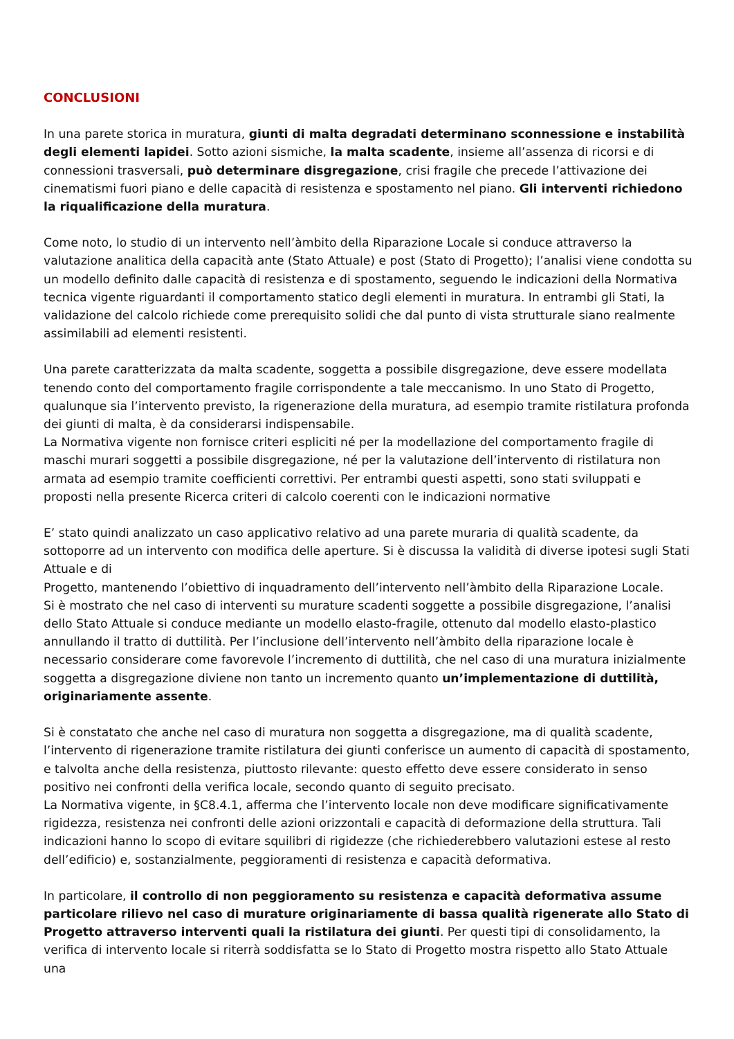CONCLUSIONI
In una parete storica in muratura, giunti di malta degradati determinano sconnessione e instabilità degli elementi lapidei. Sotto azioni sismiche, la malta scadente, insieme all’assenza di ricorsi e di connessioni trasversali, può determinare disgregazione, crisi fragile che precede l’attivazione dei cinematismi fuori piano e delle capacità di resistenza e spostamento nel piano. Gli interventi richiedono la riqualificazione della muratura.
Come noto, lo studio di un intervento nell’àmbito della Riparazione Locale si conduce attraverso la valutazione analitica della capacità ante (Stato Attuale) e post (Stato di Progetto); l’analisi viene condotta su un modello definito dalle capacità di resistenza e di spostamento, seguendo le indicazioni della Normativa tecnica vigente riguardanti il comportamento statico degli elementi in muratura. In entrambi gli Stati, la validazione del calcolo richiede come prerequisito solidi che dal punto di vista strutturale siano realmente assimilabili ad elementi resistenti.
Una parete caratterizzata da malta scadente, soggetta a possibile disgregazione, deve essere modellata tenendo conto del comportamento fragile corrispondente a tale meccanismo. In uno Stato di Progetto, qualunque sia l’intervento previsto, la rigenerazione della muratura, ad esempio tramite ristilatura profonda dei giunti di malta, è da considerarsi indispensabile.
La Normativa vigente non fornisce criteri espliciti né per la modellazione del comportamento fragile di maschi murari soggetti a possibile disgregazione, né per la valutazione dell’intervento di ristilatura non armata ad esempio tramite coefficienti correttivi. Per entrambi questi aspetti, sono stati sviluppati e proposti nella presente Ricerca criteri di calcolo coerenti con le indicazioni normative
E’ stato quindi analizzato un caso applicativo relativo ad una parete muraria di qualità scadente, da sottoporre ad un intervento con modifica delle aperture. Si è discussa la validità di diverse ipotesi sugli Stati Attuale e di
Progetto, mantenendo l’obiettivo di inquadramento dell’intervento nell’àmbito della Riparazione Locale.
Si è mostrato che nel caso di interventi su murature scadenti soggette a possibile disgregazione, l’analisi dello Stato Attuale si conduce mediante un modello elasto-fragile, ottenuto dal modello elasto-plastico annullando il tratto di duttilità. Per l’inclusione dell’intervento nell’àmbito della riparazione locale è necessario considerare come favorevole l’incremento di duttilità, che nel caso di una muratura inizialmente soggetta a disgregazione diviene non tanto un incremento quanto un’implementazione di duttilità, originariamente assente.
Si è constatato che anche nel caso di muratura non soggetta a disgregazione, ma di qualità scadente, l’intervento di rigenerazione tramite ristilatura dei giunti conferisce un aumento di capacità di spostamento, e talvolta anche della resistenza, piuttosto rilevante: questo effetto deve essere considerato in senso positivo nei confronti della verifica locale, secondo quanto di seguito precisato.
La Normativa vigente, in §C8.4.1, afferma che l’intervento locale non deve modificare significativamente rigidezza, resistenza nei confronti delle azioni orizzontali e capacità di deformazione della struttura. Tali indicazioni hanno lo scopo di evitare squilibri di rigidezze (che richiederebbero valutazioni estese al resto dell’edificio) e, sostanzialmente, peggioramenti di resistenza e capacità deformativa.
In particolare, il controllo di non peggioramento su resistenza e capacità deformativa assume particolare rilievo nel caso di murature originariamente di bassa qualità rigenerate allo Stato di Progetto attraverso interventi quali la ristilatura dei giunti. Per questi tipi di consolidamento, la verifica di intervento locale si riterrà soddisfatta se lo Stato di Progetto mostra rispetto allo Stato Attuale una